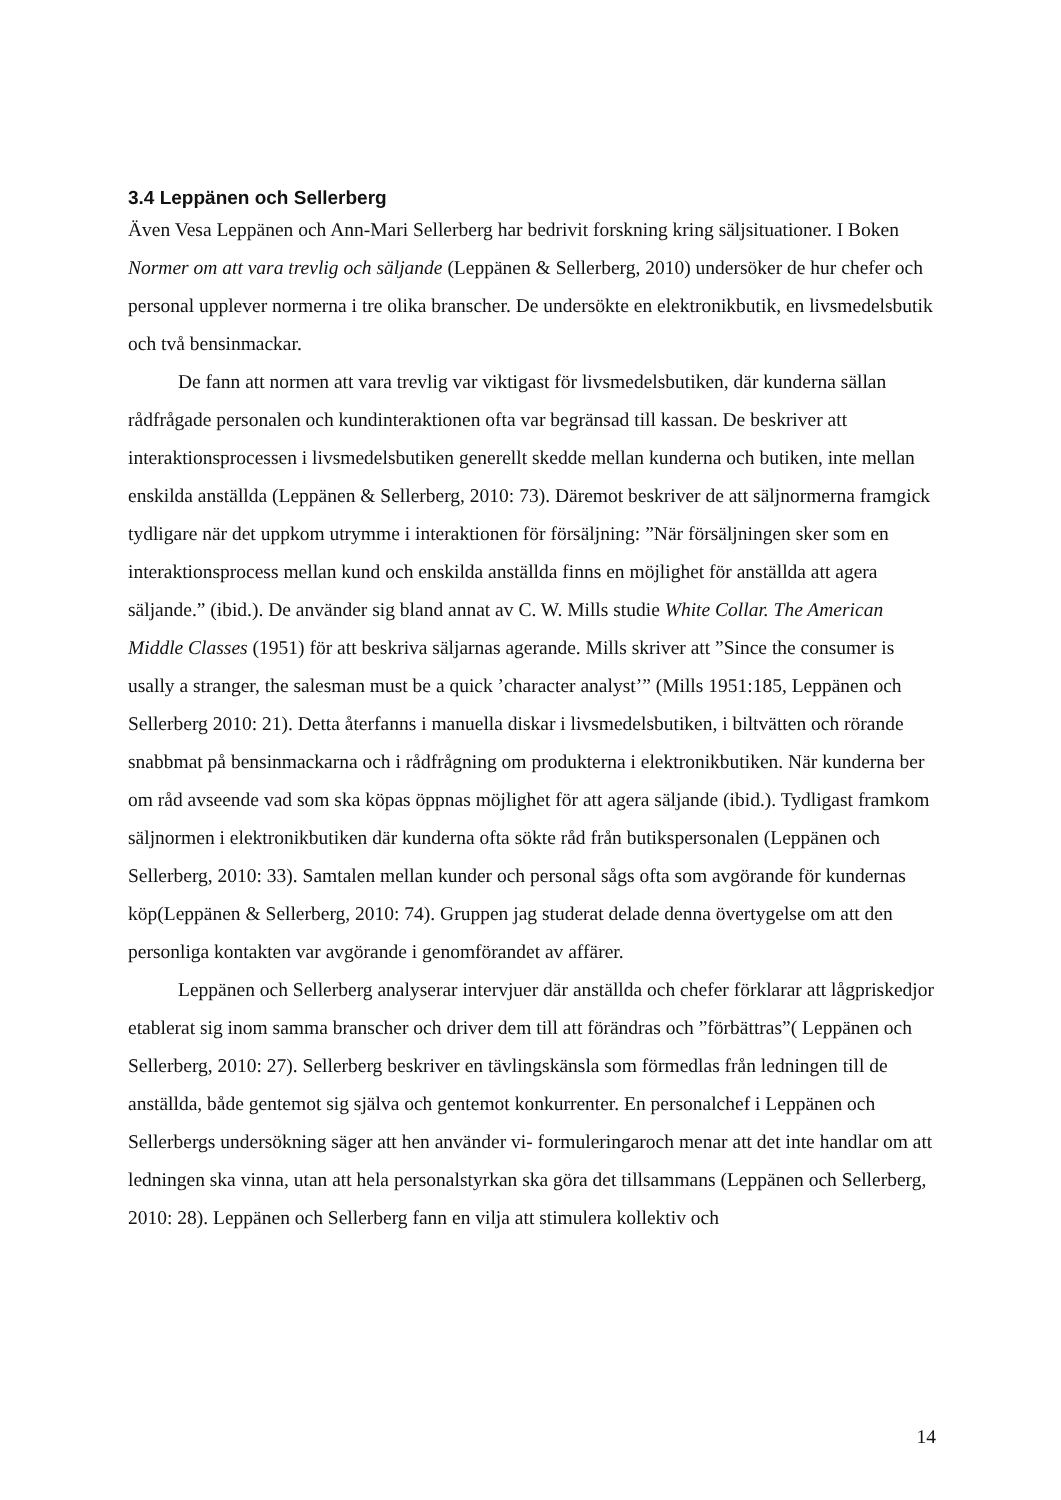3.4 Leppänen och Sellerberg
Även Vesa Leppänen och Ann-Mari Sellerberg har bedrivit forskning kring säljsituationer. I Boken Normer om att vara trevlig och säljande (Leppänen & Sellerberg, 2010) undersöker de hur chefer och personal upplever normerna i tre olika branscher. De undersökte en elektronikbutik, en livsmedelsbutik och två bensinmackar.
De fann att normen att vara trevlig var viktigast för livsmedelsbutiken, där kunderna sällan rådfrågade personalen och kundinteraktionen ofta var begränsad till kassan. De beskriver att interaktionsprocessen i livsmedelsbutiken generellt skedde mellan kunderna och butiken, inte mellan enskilda anställda (Leppänen & Sellerberg, 2010: 73). Däremot beskriver de att säljnormerna framgick tydligare när det uppkom utrymme i interaktionen för försäljning: ”När försäljningen sker som en interaktionsprocess mellan kund och enskilda anställda finns en möjlighet för anställda att agera säljande.” (ibid.). De använder sig bland annat av C. W. Mills studie White Collar. The American Middle Classes (1951) för att beskriva säljarnas agerande. Mills skriver att ”Since the consumer is usally a stranger, the salesman must be a quick ’character analyst’” (Mills 1951:185, Leppänen och Sellerberg 2010: 21). Detta återfanns i manuella diskar i livsmedelsbutiken, i biltvätten och rörande snabbmat på bensinmackarna och i rådfrågning om produkterna i elektronikbutiken. När kunderna ber om råd avseende vad som ska köpas öppnas möjlighet för att agera säljande (ibid.). Tydligast framkom säljnormen i elektronikbutiken där kunderna ofta sökte råd från butikspersonalen (Leppänen och Sellerberg, 2010: 33). Samtalen mellan kunder och personal sågs ofta som avgörande för kundernas köp(Leppänen & Sellerberg, 2010: 74). Gruppen jag studerat delade denna övertygelse om att den personliga kontakten var avgörande i genomförandet av affärer.
Leppänen och Sellerberg analyserar intervjuer där anställda och chefer förklarar att lågpriskedjor etablerat sig inom samma branscher och driver dem till att förändras och ”förbättras”( Leppänen och Sellerberg, 2010: 27). Sellerberg beskriver en tävlingskänsla som förmedlas från ledningen till de anställda, både gentemot sig själva och gentemot konkurrenter. En personalchef i Leppänen och Sellerbergs undersökning säger att hen använder vi- formuleringaroch menar att det inte handlar om att ledningen ska vinna, utan att hela personalstyrkan ska göra det tillsammans (Leppänen och Sellerberg, 2010: 28). Leppänen och Sellerberg fann en vilja att stimulera kollektiv och
14